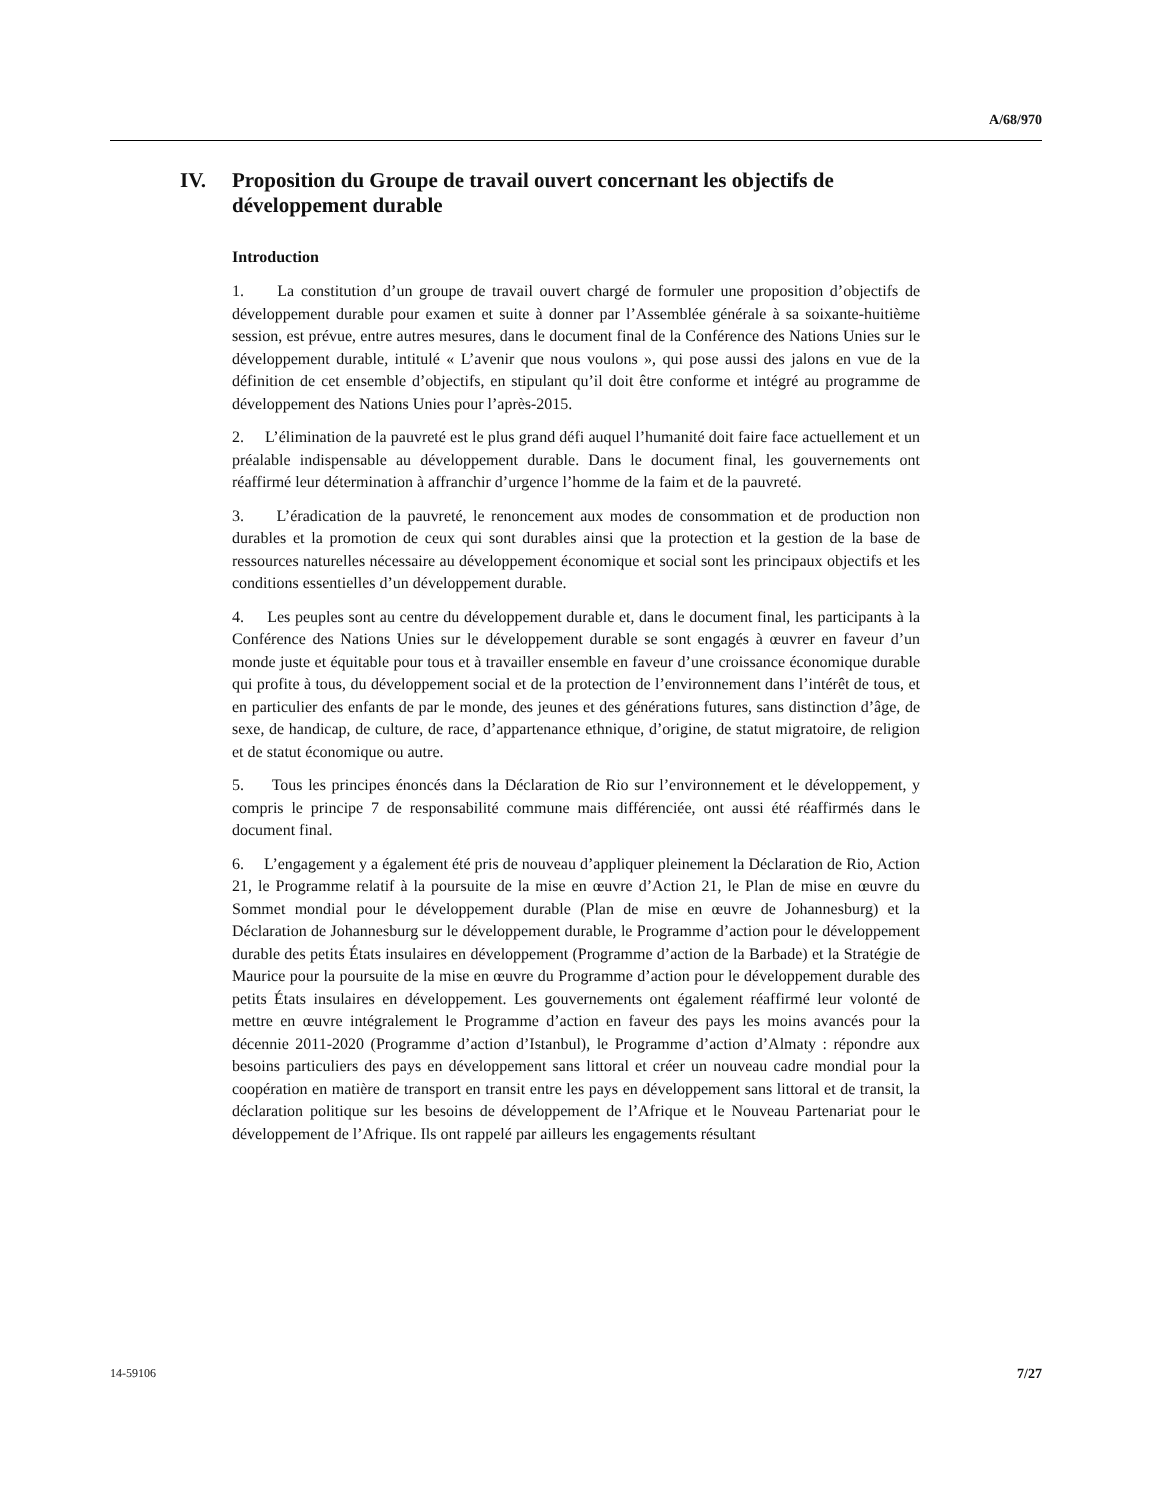A/68/970
IV. Proposition du Groupe de travail ouvert concernant les objectifs de développement durable
Introduction
1. La constitution d’un groupe de travail ouvert chargé de formuler une proposition d’objectifs de développement durable pour examen et suite à donner par l’Assemblée générale à sa soixante-huitième session, est prévue, entre autres mesures, dans le document final de la Conférence des Nations Unies sur le développement durable, intitulé « L’avenir que nous voulons », qui pose aussi des jalons en vue de la définition de cet ensemble d’objectifs, en stipulant qu’il doit être conforme et intégré au programme de développement des Nations Unies pour l’après-2015.
2. L’élimination de la pauvreté est le plus grand défi auquel l’humanité doit faire face actuellement et un préalable indispensable au développement durable. Dans le document final, les gouvernements ont réaffirmé leur détermination à affranchir d’urgence l’homme de la faim et de la pauvreté.
3. L’éradication de la pauvreté, le renoncement aux modes de consommation et de production non durables et la promotion de ceux qui sont durables ainsi que la protection et la gestion de la base de ressources naturelles nécessaire au développement économique et social sont les principaux objectifs et les conditions essentielles d’un développement durable.
4. Les peuples sont au centre du développement durable et, dans le document final, les participants à la Conférence des Nations Unies sur le développement durable se sont engagés à œuvrer en faveur d’un monde juste et équitable pour tous et à travailler ensemble en faveur d’une croissance économique durable qui profite à tous, du développement social et de la protection de l’environnement dans l’intérêt de tous, et en particulier des enfants de par le monde, des jeunes et des générations futures, sans distinction d’âge, de sexe, de handicap, de culture, de race, d’appartenance ethnique, d’origine, de statut migratoire, de religion et de statut économique ou autre.
5. Tous les principes énoncés dans la Déclaration de Rio sur l’environnement et le développement, y compris le principe 7 de responsabilité commune mais différenciée, ont aussi été réaffirmés dans le document final.
6. L’engagement y a également été pris de nouveau d’appliquer pleinement la Déclaration de Rio, Action 21, le Programme relatif à la poursuite de la mise en œuvre d’Action 21, le Plan de mise en œuvre du Sommet mondial pour le développement durable (Plan de mise en œuvre de Johannesburg) et la Déclaration de Johannesburg sur le développement durable, le Programme d’action pour le développement durable des petits États insulaires en développement (Programme d’action de la Barbade) et la Stratégie de Maurice pour la poursuite de la mise en œuvre du Programme d’action pour le développement durable des petits États insulaires en développement. Les gouvernements ont également réaffirmé leur volonté de mettre en œuvre intégralement le Programme d’action en faveur des pays les moins avancés pour la décennie 2011-2020 (Programme d’action d’Istanbul), le Programme d’action d’Almaty : répondre aux besoins particuliers des pays en développement sans littoral et créer un nouveau cadre mondial pour la coopération en matière de transport en transit entre les pays en développement sans littoral et de transit, la déclaration politique sur les besoins de développement de l’Afrique et le Nouveau Partenariat pour le développement de l’Afrique. Ils ont rappelé par ailleurs les engagements résultant
14-59106 7/27